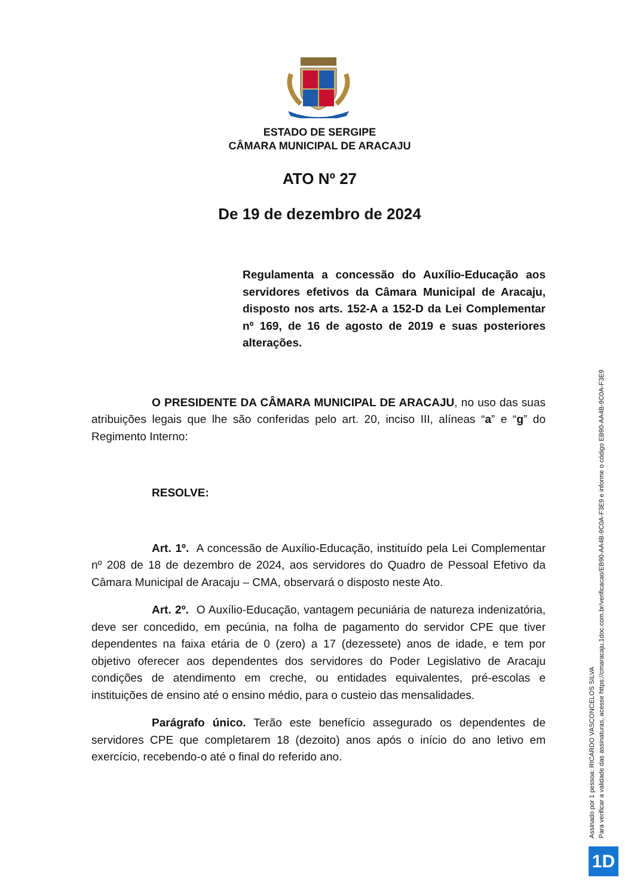ESTADO DE SERGIPE
CÂMARA MUNICIPAL DE ARACAJU
ATO Nº 27
De 19 de dezembro de 2024
Regulamenta a concessão do Auxílio-Educação aos servidores efetivos da Câmara Municipal de Aracaju, disposto nos arts. 152-A a 152-D da Lei Complementar nº 169, de 16 de agosto de 2019 e suas posteriores alterações.
O PRESIDENTE DA CÂMARA MUNICIPAL DE ARACAJU, no uso das suas atribuições legais que lhe são conferidas pelo art. 20, inciso III, alíneas “a” e “g” do Regimento Interno:
RESOLVE:
Art. 1º. A concessão de Auxílio-Educação, instituído pela Lei Complementar nº 208 de 18 de dezembro de 2024, aos servidores do Quadro de Pessoal Efetivo da Câmara Municipal de Aracaju – CMA, observará o disposto neste Ato.
Art. 2º. O Auxílio-Educação, vantagem pecuniária de natureza indenizatória, deve ser concedido, em pecúnia, na folha de pagamento do servidor CPE que tiver dependentes na faixa etária de 0 (zero) a 17 (dezessete) anos de idade, e tem por objetivo oferecer aos dependentes dos servidores do Poder Legislativo de Aracaju condições de atendimento em creche, ou entidades equivalentes, pré-escolas e instituições de ensino até o ensino médio, para o custeio das mensalidades.
Parágrafo único. Terão este benefício assegurado os dependentes de servidores CPE que completarem 18 (dezoito) anos após o início do ano letivo em exercício, recebendo-o até o final do referido ano.
Assinado por 1 pessoa: RICARDO VASCONCELOS SILVA
Para verificar a validade das assinaturas, acesse https://cmaracaju.1doc.com.br/verificacao/EB90-AA4B-9C0A-F3E9 e informe o código EB90-AA4B-9C0A-F3E9
1D